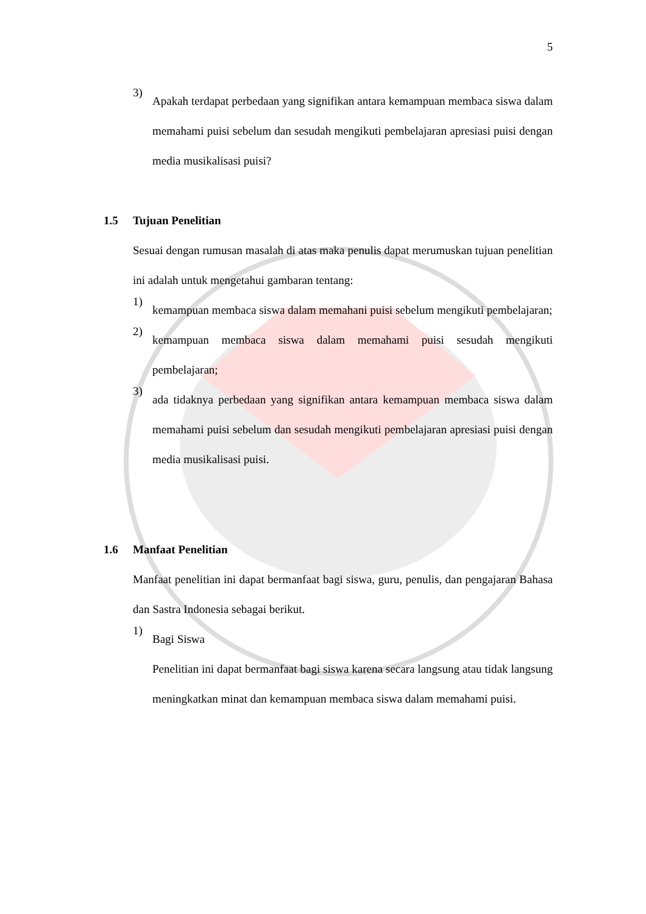5
3)
Apakah terdapat perbedaan yang signifikan antara kemampuan membaca siswa dalam memahami puisi sebelum dan sesudah mengikuti pembelajaran apresiasi puisi dengan media musikalisasi puisi?
1.5 Tujuan Penelitian
Sesuai dengan rumusan masalah di atas maka penulis dapat merumuskan tujuan penelitian ini adalah untuk mengetahui gambaran tentang:
1)
kemampuan membaca siswa dalam memahani puisi sebelum mengikuti pembelajaran;
2)
kemampuan membaca siswa dalam memahami puisi sesudah mengikuti pembelajaran;
3)
ada tidaknya perbedaan yang signifikan antara kemampuan membaca siswa dalam memahami puisi sebelum dan sesudah mengikuti pembelajaran apresiasi puisi dengan media musikalisasi puisi.
1.6 Manfaat Penelitian
Manfaat penelitian ini dapat bermanfaat bagi siswa, guru, penulis, dan pengajaran Bahasa dan Sastra Indonesia sebagai berikut.
1)
Bagi Siswa
Penelitian ini dapat bermanfaat bagi siswa karena secara langsung atau tidak langsung meningkatkan minat dan kemampuan membaca siswa dalam memahami puisi.